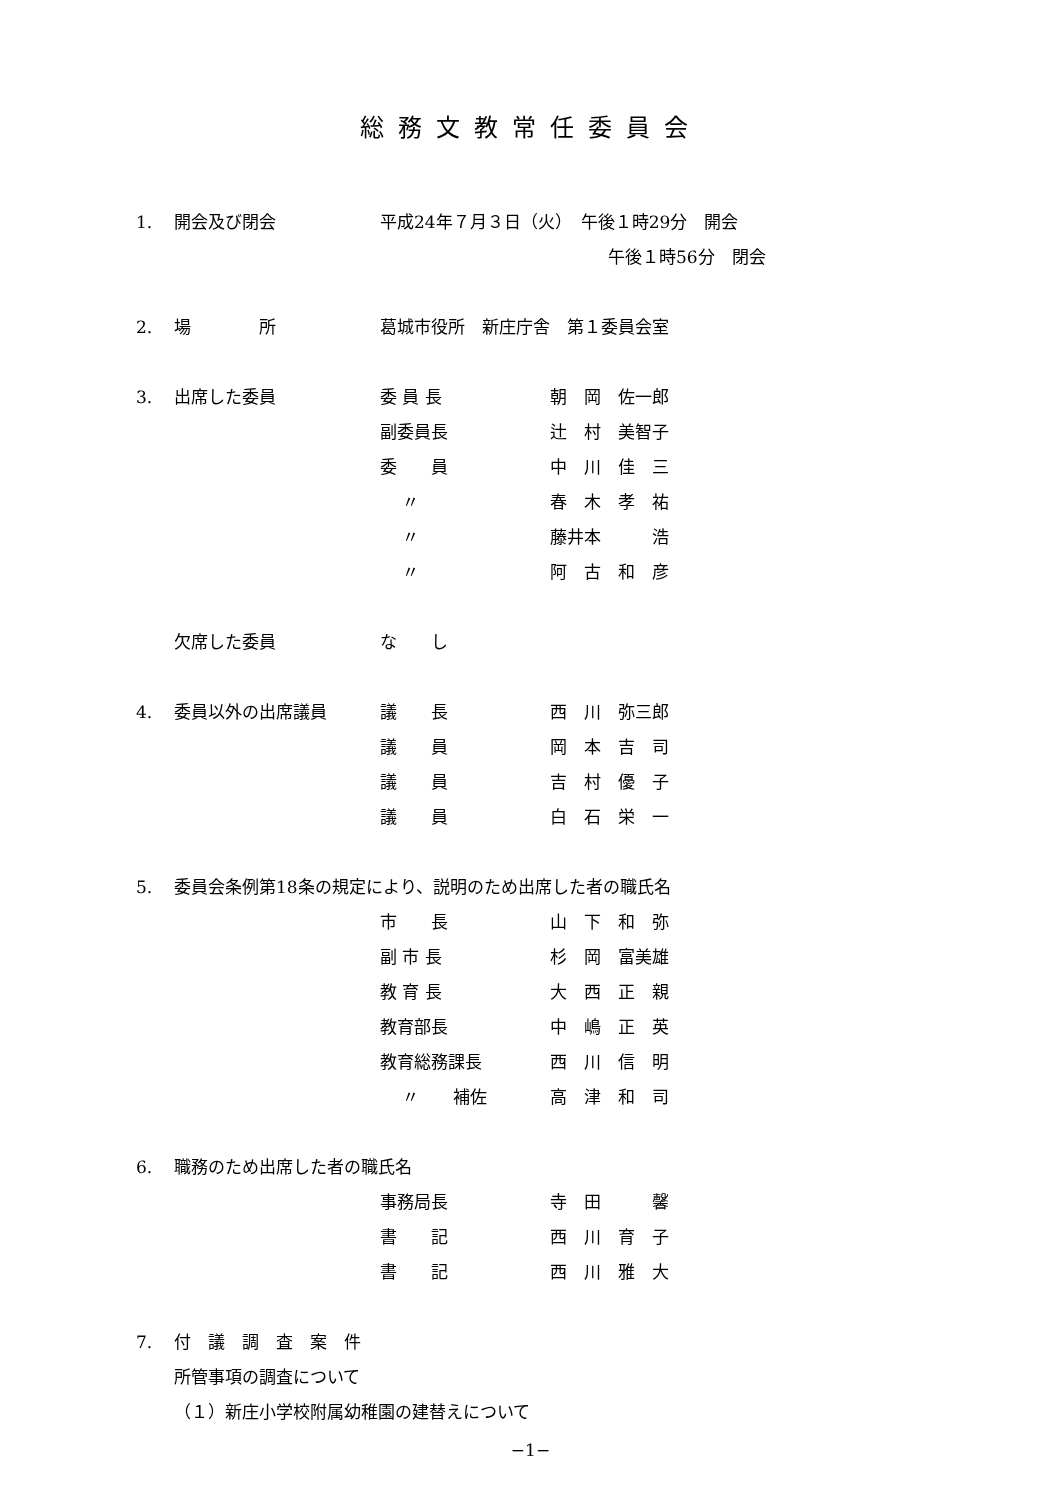総務文教常任委員会
1. 開会及び閉会 平成24年７月３日（火）　午後１時29分　開会
午後１時56分　閉会
2. 場　　　　所 葛城市役所　新庄庁舎　第１委員会室
3. 出席した委員 委 員 長 朝　岡　佐一郎
副委員長 辻　村　美智子
委　　員 中　川　佳　三
　 〃 春　木　孝　祐
　 〃 藤井本　　　浩
　 〃 阿　古　和　彦
欠席した委員 な　　し
4. 委員以外の出席議員 議　　長 西　川　弥三郎
議　　員 岡　本　吉　司
議　　員 吉　村　優　子
議　　員 白　石　栄　一
5. 委員会条例第18条の規定により、説明のため出席した者の職氏名
市　　長 山　下　和　弥
副 市 長 杉　岡　富美雄
教 育 長 大　西　正　親
教育部長 中　嶋　正　英
教育総務課長 西　川　信　明
　 〃　　補佐 高　津　和　司
6. 職務のため出席した者の職氏名
事務局長 寺　田　　　馨
書　　記 西　川　育　子
書　　記 西　川　雅　大
7. 付　議　調　査　案　件
所管事項の調査について
（１）新庄小学校附属幼稚園の建替えについて
−1−